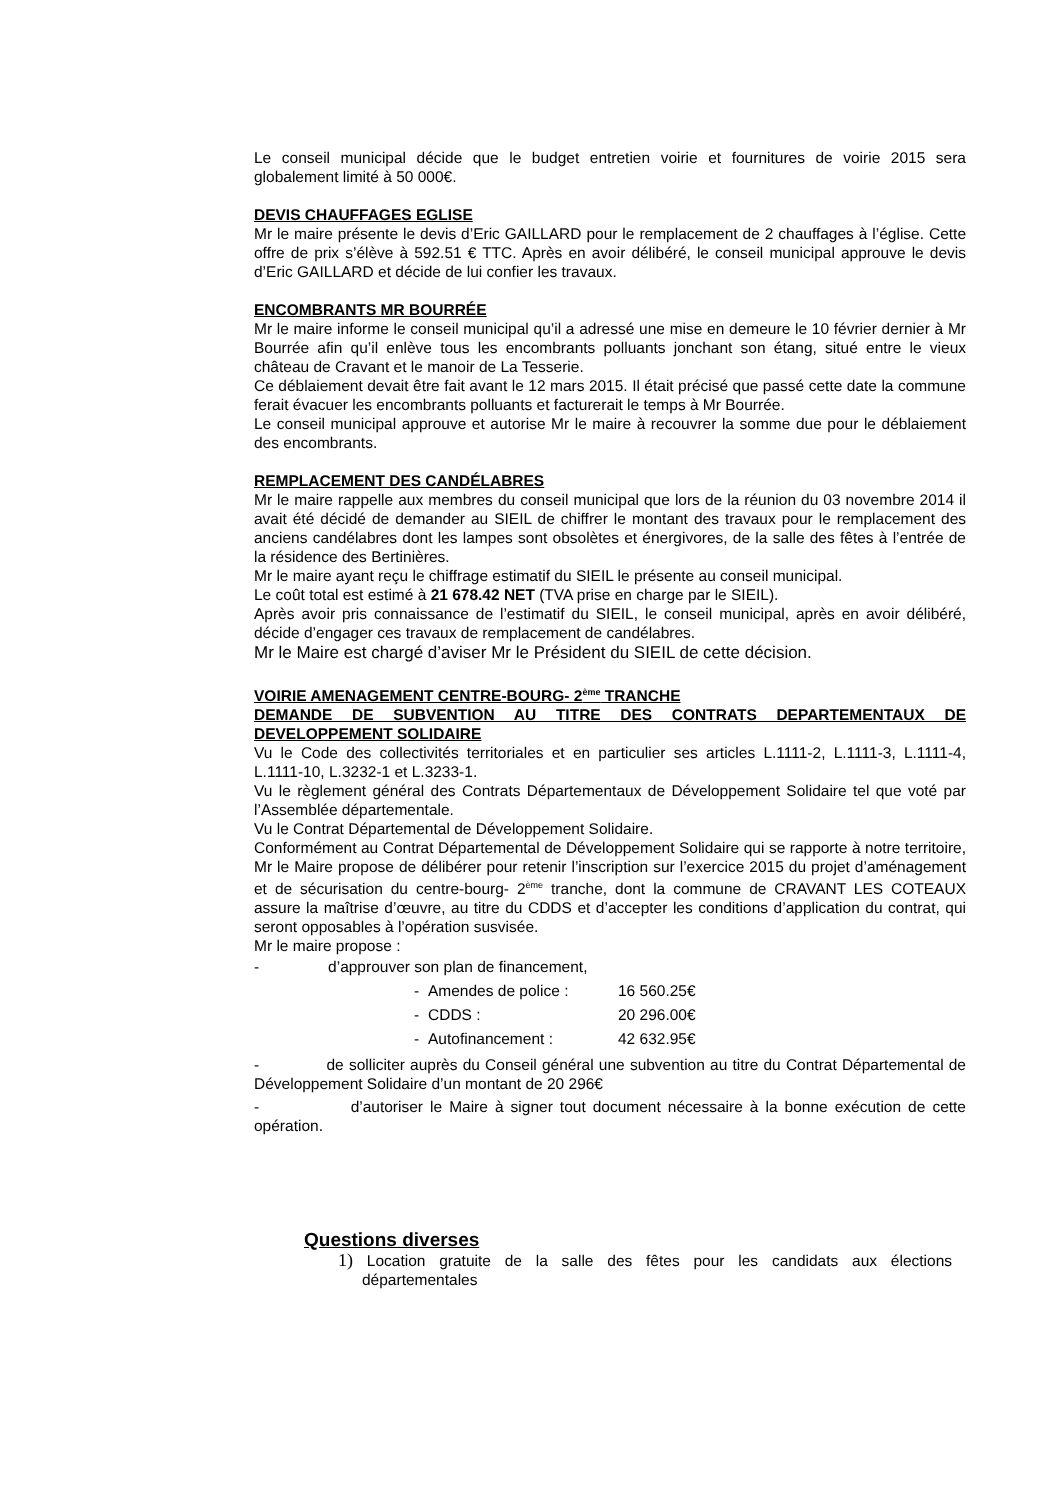Le conseil municipal décide que le budget entretien voirie et fournitures de voirie 2015 sera globalement limité à 50 000€.
DEVIS CHAUFFAGES EGLISE
Mr le maire présente le devis d’Eric GAILLARD pour le remplacement de 2 chauffages à l’église. Cette offre de prix s’élève à 592.51 € TTC. Après en avoir délibéré, le conseil municipal approuve le devis d’Eric GAILLARD et décide de lui confier les travaux.
ENCOMBRANTS MR BOURRÉE
Mr le maire informe le conseil municipal qu’il a adressé une mise en demeure le 10 février dernier à Mr Bourrée afin qu’il enlève tous les encombrants polluants jonchant son étang, situé entre le vieux château de Cravant et le manoir de La Tesserie.
Ce déblaiement devait être fait avant le 12 mars 2015. Il était précisé que passé cette date la commune ferait évacuer les encombrants polluants et facturerait le temps à Mr Bourrée.
Le conseil municipal approuve et autorise Mr le maire à recouvrer la somme due pour le déblaiement des encombrants.
REMPLACEMENT DES CANDÉLABRES
Mr le maire rappelle aux membres du conseil municipal que lors de la réunion du 03 novembre 2014 il avait été décidé de demander au SIEIL de chiffrer le montant des travaux pour le remplacement des anciens candélabres dont les lampes sont obsolètes et énergivores, de la salle des fêtes à l’entrée de la résidence des Bertinières.
Mr le maire ayant reçu le chiffrage estimatif du SIEIL le présente au conseil municipal.
Le coût total est estimé à 21 678.42 NET (TVA prise en charge par le SIEIL).
Après avoir pris connaissance de l’estimatif du SIEIL, le conseil municipal, après en avoir délibéré, décide d’engager ces travaux de remplacement de candélabres.
Mr le Maire est chargé d’aviser Mr le Président du SIEIL de cette décision.
VOIRIE AMENAGEMENT CENTRE-BOURG- 2<sup>ème</sup> TRANCHE
DEMANDE DE SUBVENTION AU TITRE DES CONTRATS DEPARTEMENTAUX DE DEVELOPPEMENT SOLIDAIRE
Vu le Code des collectivités territoriales et en particulier ses articles L.1111-2, L.1111-3, L.1111-4, L.1111-10, L.3232-1 et L.3233-1.
Vu le règlement général des Contrats Départementaux de Développement Solidaire tel que voté par l’Assemblée départementale.
Vu le Contrat Départemental de Développement Solidaire.
Conformément au Contrat Départemental de Développement Solidaire qui se rapporte à notre territoire, Mr le Maire propose de délibérer pour retenir l’inscription sur l’exercice 2015 du projet d’aménagement et de sécurisation du centre-bourg- 2<sup>ème</sup> tranche, dont la commune de CRAVANT LES COTEAUX assure la maîtrise d’œuvre, au titre du CDDS et d’accepter les conditions d’application du contrat, qui seront opposables à l’opération susvisée.
Mr le maire propose :
- d’approuver son plan de financement,
- Amendes de police : 16 560.25€
- CDDS : 20 296.00€
- Autofinancement : 42 632.95€
- de solliciter auprès du Conseil général une subvention au titre du Contrat Départemental de Développement Solidaire d’un montant de 20 296€
- d’autoriser le Maire à signer tout document nécessaire à la bonne exécution de cette opération.
Questions diverses
1) Location gratuite de la salle des fêtes pour les candidats aux élections départementales